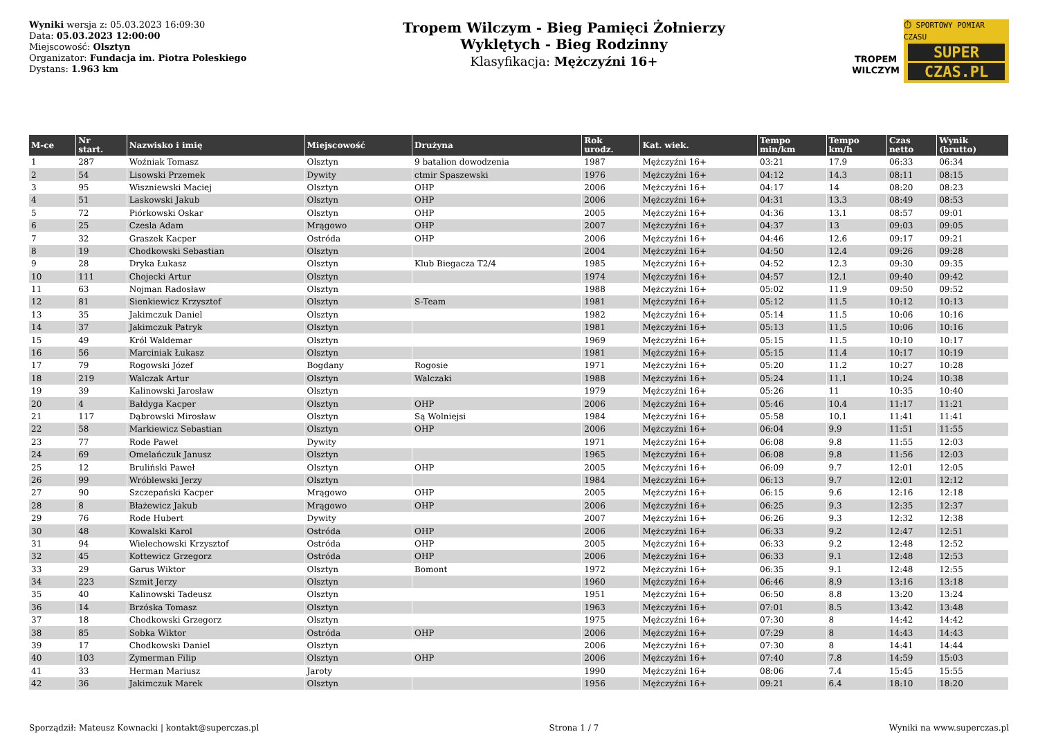Wyniki wersja z: 05.03.2023 16:09:30
Data: 05.03.2023 12:00:00
Miejscowość: Olsztyn
Organizator: Fundacja im. Piotra Poleskiego
Dystans: 1.963 km
Tropem Wilczym - Bieg Pamięci Żołnierzy
Wyklętych - Bieg Rodzinny
Klasyfikacja: Mężczyźni 16+
TROPEM
WILCZYM
⏱ SPORTOWY POMIAR CZASU
SUPER
CZAS.PL
| M-ce | Nr start. | Nazwisko i imię | Miejscowość | Drużyna | Rok urodz. | Kat. wiek. | Tempo min/km | Tempo km/h | Czas netto | Wynik (brutto) |
| --- | --- | --- | --- | --- | --- | --- | --- | --- | --- | --- |
| 1 | 287 | Woźniak Tomasz | Olsztyn | 9 batalion dowodzenia | 1987 | Mężczyźni 16+ | 03:21 | 17.9 | 06:33 | 06:34 |
| 2 | 54 | Lisowski Przemek | Dywity | ctmir Spaszewski | 1976 | Mężczyźni 16+ | 04:12 | 14.3 | 08:11 | 08:15 |
| 3 | 95 | Wiszniewski Maciej | Olsztyn | OHP | 2006 | Mężczyźni 16+ | 04:17 | 14 | 08:20 | 08:23 |
| 4 | 51 | Laskowski Jakub | Olsztyn | OHP | 2006 | Mężczyźni 16+ | 04:31 | 13.3 | 08:49 | 08:53 |
| 5 | 72 | Piórkowski Oskar | Olsztyn | OHP | 2005 | Mężczyźni 16+ | 04:36 | 13.1 | 08:57 | 09:01 |
| 6 | 25 | Czesla Adam | Mrągowo | OHP | 2007 | Mężczyźni 16+ | 04:37 | 13 | 09:03 | 09:05 |
| 7 | 32 | Graszek Kacper | Ostróda | OHP | 2006 | Mężczyźni 16+ | 04:46 | 12.6 | 09:17 | 09:21 |
| 8 | 19 | Chodkowski Sebastian | Olsztyn | | 2004 | Mężczyźni 16+ | 04:50 | 12.4 | 09:26 | 09:28 |
| 9 | 28 | Dryka Łukasz | Olsztyn | Klub Biegacza T2/4 | 1985 | Mężczyźni 16+ | 04:52 | 12.3 | 09:30 | 09:35 |
| 10 | 111 | Chojecki Artur | Olsztyn | | 1974 | Mężczyźni 16+ | 04:57 | 12.1 | 09:40 | 09:42 |
| 11 | 63 | Nojman Radosław | Olsztyn | | 1988 | Mężczyźni 16+ | 05:02 | 11.9 | 09:50 | 09:52 |
| 12 | 81 | Sienkiewicz Krzysztof | Olsztyn | S-Team | 1981 | Mężczyźni 16+ | 05:12 | 11.5 | 10:12 | 10:13 |
| 13 | 35 | Jakimczuk Daniel | Olsztyn | | 1982 | Mężczyźni 16+ | 05:14 | 11.5 | 10:06 | 10:16 |
| 14 | 37 | Jakimczuk Patryk | Olsztyn | | 1981 | Mężczyźni 16+ | 05:13 | 11.5 | 10:06 | 10:16 |
| 15 | 49 | Król Waldemar | Olsztyn | | 1969 | Mężczyźni 16+ | 05:15 | 11.5 | 10:10 | 10:17 |
| 16 | 56 | Marciniak Łukasz | Olsztyn | | 1981 | Mężczyźni 16+ | 05:15 | 11.4 | 10:17 | 10:19 |
| 17 | 79 | Rogowski Józef | Bogdany | Rogosie | 1971 | Mężczyźni 16+ | 05:20 | 11.2 | 10:27 | 10:28 |
| 18 | 219 | Walczak Artur | Olsztyn | Walczaki | 1988 | Mężczyźni 16+ | 05:24 | 11.1 | 10:24 | 10:38 |
| 19 | 39 | Kalinowski Jarosław | Olsztyn | | 1979 | Mężczyźni 16+ | 05:26 | 11 | 10:35 | 10:40 |
| 20 | 4 | Bałdyga Kacper | Olsztyn | OHP | 2006 | Mężczyźni 16+ | 05:46 | 10.4 | 11:17 | 11:21 |
| 21 | 117 | Dąbrowski Mirosław | Olsztyn | Są Wolniejsi | 1984 | Mężczyźni 16+ | 05:58 | 10.1 | 11:41 | 11:41 |
| 22 | 58 | Markiewicz Sebastian | Olsztyn | OHP | 2006 | Mężczyźni 16+ | 06:04 | 9.9 | 11:51 | 11:55 |
| 23 | 77 | Rode Paweł | Dywity | | 1971 | Mężczyźni 16+ | 06:08 | 9.8 | 11:55 | 12:03 |
| 24 | 69 | Omelańczuk Janusz | Olsztyn | | 1965 | Mężczyźni 16+ | 06:08 | 9.8 | 11:56 | 12:03 |
| 25 | 12 | Bruliński Paweł | Olsztyn | OHP | 2005 | Mężczyźni 16+ | 06:09 | 9.7 | 12:01 | 12:05 |
| 26 | 99 | Wróblewski Jerzy | Olsztyn | | 1984 | Mężczyźni 16+ | 06:13 | 9.7 | 12:01 | 12:12 |
| 27 | 90 | Szczepański Kacper | Mrągowo | OHP | 2005 | Mężczyźni 16+ | 06:15 | 9.6 | 12:16 | 12:18 |
| 28 | 8 | Błażewicz Jakub | Mrągowo | OHP | 2006 | Mężczyźni 16+ | 06:25 | 9.3 | 12:35 | 12:37 |
| 29 | 76 | Rode Hubert | Dywity | | 2007 | Mężczyźni 16+ | 06:26 | 9.3 | 12:32 | 12:38 |
| 30 | 48 | Kowalski Karol | Ostróda | OHP | 2006 | Mężczyźni 16+ | 06:33 | 9.2 | 12:47 | 12:51 |
| 31 | 94 | Wielechowski Krzysztof | Ostróda | OHP | 2005 | Mężczyźni 16+ | 06:33 | 9.2 | 12:48 | 12:52 |
| 32 | 45 | Kottewicz Grzegorz | Ostróda | OHP | 2006 | Mężczyźni 16+ | 06:33 | 9.1 | 12:48 | 12:53 |
| 33 | 29 | Garus Wiktor | Olsztyn | Bomont | 1972 | Mężczyźni 16+ | 06:35 | 9.1 | 12:48 | 12:55 |
| 34 | 223 | Szmit Jerzy | Olsztyn | | 1960 | Mężczyźni 16+ | 06:46 | 8.9 | 13:16 | 13:18 |
| 35 | 40 | Kalinowski Tadeusz | Olsztyn | | 1951 | Mężczyźni 16+ | 06:50 | 8.8 | 13:20 | 13:24 |
| 36 | 14 | Brzóska Tomasz | Olsztyn | | 1963 | Mężczyźni 16+ | 07:01 | 8.5 | 13:42 | 13:48 |
| 37 | 18 | Chodkowski Grzegorz | Olsztyn | | 1975 | Mężczyźni 16+ | 07:30 | 8 | 14:42 | 14:42 |
| 38 | 85 | Sobka Wiktor | Ostróda | OHP | 2006 | Mężczyźni 16+ | 07:29 | 8 | 14:43 | 14:43 |
| 39 | 17 | Chodkowski Daniel | Olsztyn | | 2006 | Mężczyźni 16+ | 07:30 | 8 | 14:41 | 14:44 |
| 40 | 103 | Zymerman Filip | Olsztyn | OHP | 2006 | Mężczyźni 16+ | 07:40 | 7.8 | 14:59 | 15:03 |
| 41 | 33 | Herman Mariusz | Jaroty | | 1990 | Mężczyźni 16+ | 08:06 | 7.4 | 15:45 | 15:55 |
| 42 | 36 | Jakimczuk Marek | Olsztyn | | 1956 | Mężczyźni 16+ | 09:21 | 6.4 | 18:10 | 18:20 |
Sporządził: Mateusz Kownacki | kontakt@superczas.pl Strona 1 / 7 Wyniki na www.superczas.pl